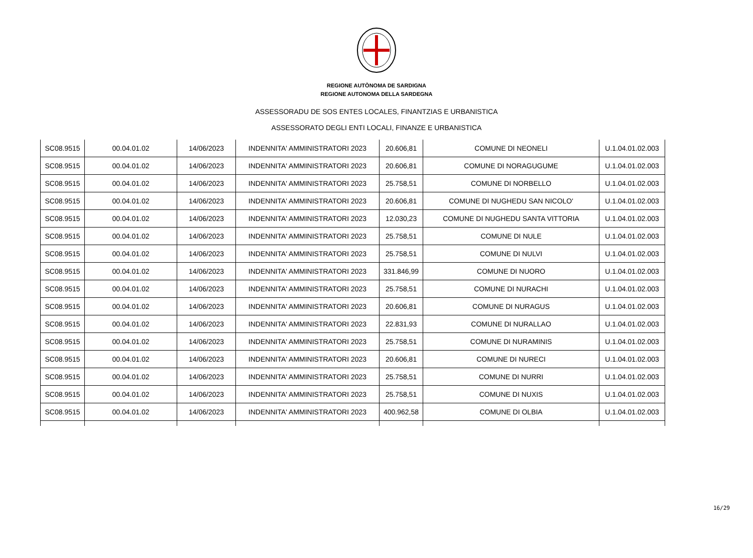REGIONE AUTÒNOMA DE SARDIGNA
REGIONE AUTONOMA DELLA SARDEGNA
ASSESSORADU DE SOS ENTES LOCALES, FINANTZIAS E URBANISTICA
ASSESSORATO DEGLI ENTI LOCALI, FINANZE E URBANISTICA
| SC08.9515 | 00.04.01.02 | 14/06/2023 | INDENNITA' AMMINISTRATORI 2023 | 20.606,81 | COMUNE DI NEONELI | U.1.04.01.02.003 |
| SC08.9515 | 00.04.01.02 | 14/06/2023 | INDENNITA' AMMINISTRATORI 2023 | 20.606,81 | COMUNE DI NORAGUGUME | U.1.04.01.02.003 |
| SC08.9515 | 00.04.01.02 | 14/06/2023 | INDENNITA' AMMINISTRATORI 2023 | 25.758,51 | COMUNE DI NORBELLO | U.1.04.01.02.003 |
| SC08.9515 | 00.04.01.02 | 14/06/2023 | INDENNITA' AMMINISTRATORI 2023 | 20.606,81 | COMUNE DI NUGHEDU SAN NICOLO' | U.1.04.01.02.003 |
| SC08.9515 | 00.04.01.02 | 14/06/2023 | INDENNITA' AMMINISTRATORI 2023 | 12.030,23 | COMUNE DI NUGHEDU SANTA VITTORIA | U.1.04.01.02.003 |
| SC08.9515 | 00.04.01.02 | 14/06/2023 | INDENNITA' AMMINISTRATORI 2023 | 25.758,51 | COMUNE DI NULE | U.1.04.01.02.003 |
| SC08.9515 | 00.04.01.02 | 14/06/2023 | INDENNITA' AMMINISTRATORI 2023 | 25.758,51 | COMUNE DI NULVI | U.1.04.01.02.003 |
| SC08.9515 | 00.04.01.02 | 14/06/2023 | INDENNITA' AMMINISTRATORI 2023 | 331.846,99 | COMUNE DI NUORO | U.1.04.01.02.003 |
| SC08.9515 | 00.04.01.02 | 14/06/2023 | INDENNITA' AMMINISTRATORI 2023 | 25.758,51 | COMUNE DI NURACHI | U.1.04.01.02.003 |
| SC08.9515 | 00.04.01.02 | 14/06/2023 | INDENNITA' AMMINISTRATORI 2023 | 20.606,81 | COMUNE DI NURAGUS | U.1.04.01.02.003 |
| SC08.9515 | 00.04.01.02 | 14/06/2023 | INDENNITA' AMMINISTRATORI 2023 | 22.831,93 | COMUNE DI NURALLAO | U.1.04.01.02.003 |
| SC08.9515 | 00.04.01.02 | 14/06/2023 | INDENNITA' AMMINISTRATORI 2023 | 25.758,51 | COMUNE DI NURAMINIS | U.1.04.01.02.003 |
| SC08.9515 | 00.04.01.02 | 14/06/2023 | INDENNITA' AMMINISTRATORI 2023 | 20.606,81 | COMUNE DI NURECI | U.1.04.01.02.003 |
| SC08.9515 | 00.04.01.02 | 14/06/2023 | INDENNITA' AMMINISTRATORI 2023 | 25.758,51 | COMUNE DI NURRI | U.1.04.01.02.003 |
| SC08.9515 | 00.04.01.02 | 14/06/2023 | INDENNITA' AMMINISTRATORI 2023 | 25.758,51 | COMUNE DI NUXIS | U.1.04.01.02.003 |
| SC08.9515 | 00.04.01.02 | 14/06/2023 | INDENNITA' AMMINISTRATORI 2023 | 400.962,58 | COMUNE DI OLBIA | U.1.04.01.02.003 |
16/29